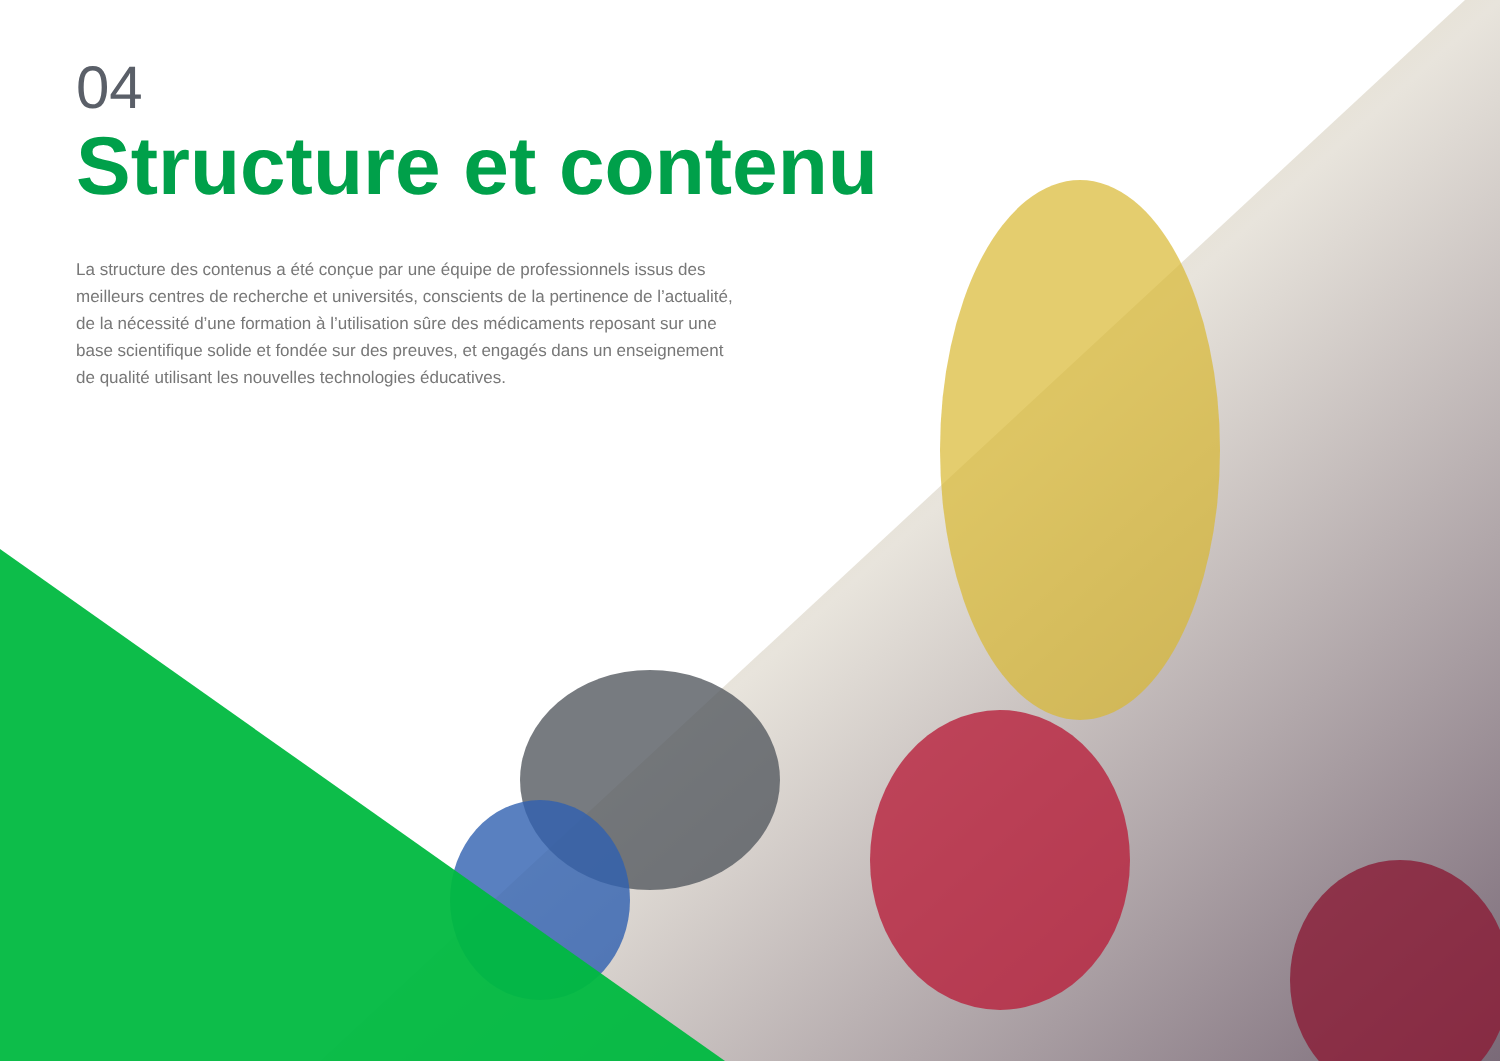04
Structure et contenu
La structure des contenus a été conçue par une équipe de professionnels issus des meilleurs centres de recherche et universités, conscients de la pertinence de l’actualité, de la nécessité d’une formation à l’utilisation sûre des médicaments reposant sur une base scientifique solide et fondée sur des preuves, et engagés dans un enseignement de qualité utilisant les nouvelles technologies éducatives.